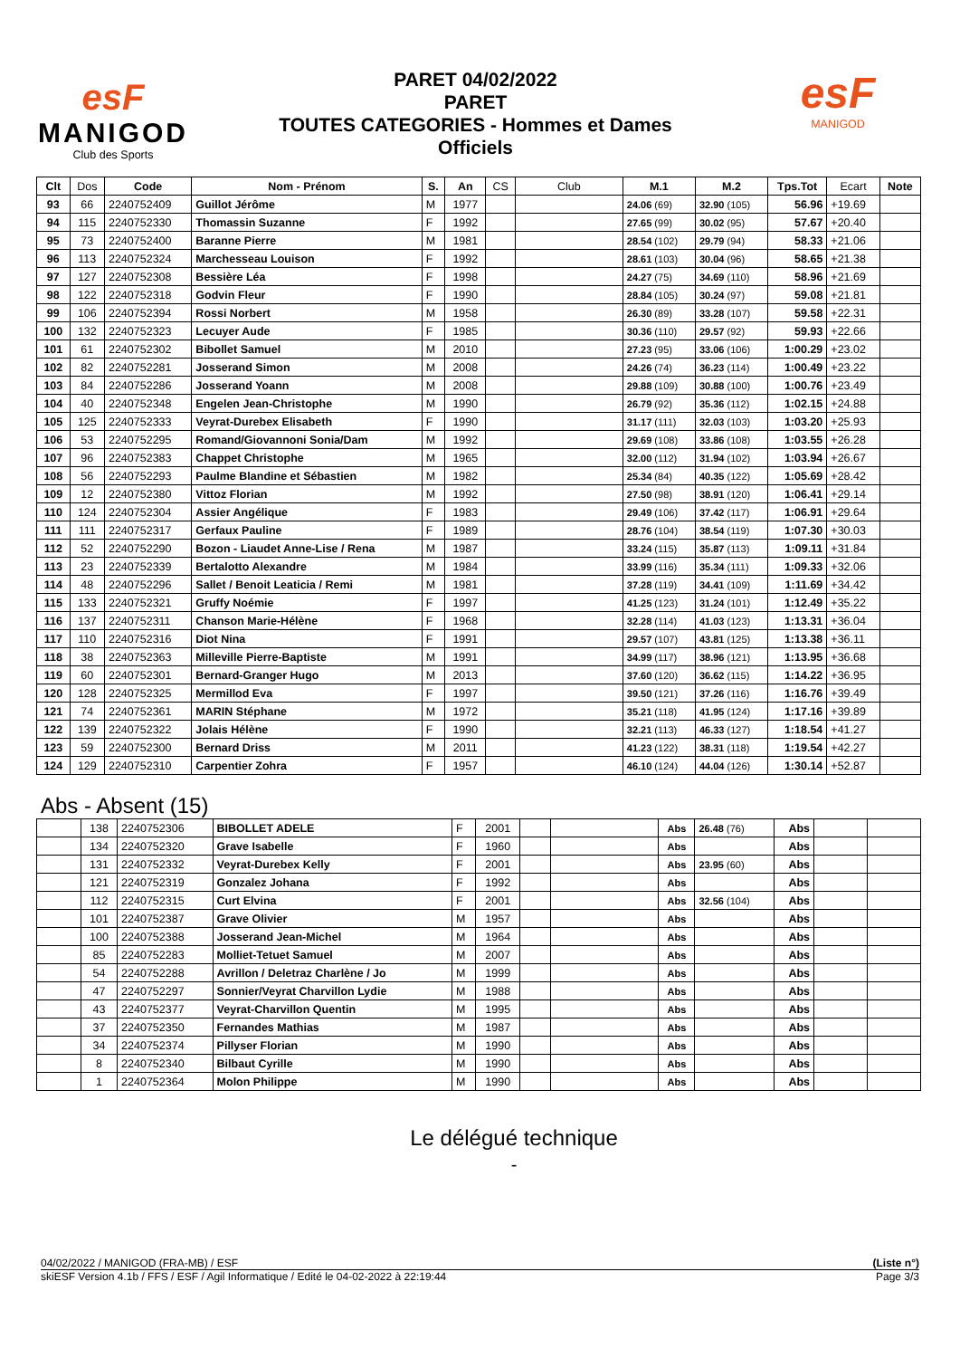esF
MANIGOD
Club des Sports
PARET 04/02/2022
PARET
TOUTES CATEGORIES - Hommes et Dames
Officiels
esF
MANIGOD
| Clt | Dos | Code | Nom - Prénom | S. | An | CS | Club | M.1 | M.2 | Tps.Tot | Ecart | Note |
| --- | --- | --- | --- | --- | --- | --- | --- | --- | --- | --- | --- | --- |
| 93 | 66 | 2240752409 | Guillot Jérôme | M | 1977 | | | 24.06 (69) | 32.90 (105) | 56.96 | +19.69 | |
| 94 | 115 | 2240752330 | Thomassin Suzanne | F | 1992 | | | 27.65 (99) | 30.02 (95) | 57.67 | +20.40 | |
| 95 | 73 | 2240752400 | Baranne Pierre | M | 1981 | | | 28.54 (102) | 29.79 (94) | 58.33 | +21.06 | |
| 96 | 113 | 2240752324 | Marchesseau Louison | F | 1992 | | | 28.61 (103) | 30.04 (96) | 58.65 | +21.38 | |
| 97 | 127 | 2240752308 | Bessière Léa | F | 1998 | | | 24.27 (75) | 34.69 (110) | 58.96 | +21.69 | |
| 98 | 122 | 2240752318 | Godvin Fleur | F | 1990 | | | 28.84 (105) | 30.24 (97) | 59.08 | +21.81 | |
| 99 | 106 | 2240752394 | Rossi Norbert | M | 1958 | | | 26.30 (89) | 33.28 (107) | 59.58 | +22.31 | |
| 100 | 132 | 2240752323 | Lecuyer Aude | F | 1985 | | | 30.36 (110) | 29.57 (92) | 59.93 | +22.66 | |
| 101 | 61 | 2240752302 | Bibollet Samuel | M | 2010 | | | 27.23 (95) | 33.06 (106) | 1:00.29 | +23.02 | |
| 102 | 82 | 2240752281 | Josserand Simon | M | 2008 | | | 24.26 (74) | 36.23 (114) | 1:00.49 | +23.22 | |
| 103 | 84 | 2240752286 | Josserand Yoann | M | 2008 | | | 29.88 (109) | 30.88 (100) | 1:00.76 | +23.49 | |
| 104 | 40 | 2240752348 | Engelen Jean-Christophe | M | 1990 | | | 26.79 (92) | 35.36 (112) | 1:02.15 | +24.88 | |
| 105 | 125 | 2240752333 | Veyrat-Durebex Elisabeth | F | 1990 | | | 31.17 (111) | 32.03 (103) | 1:03.20 | +25.93 | |
| 106 | 53 | 2240752295 | Romand/Giovannoni Sonia/Dam | M | 1992 | | | 29.69 (108) | 33.86 (108) | 1:03.55 | +26.28 | |
| 107 | 96 | 2240752383 | Chappet Christophe | M | 1965 | | | 32.00 (112) | 31.94 (102) | 1:03.94 | +26.67 | |
| 108 | 56 | 2240752293 | Paulme Blandine et Sébastien | M | 1982 | | | 25.34 (84) | 40.35 (122) | 1:05.69 | +28.42 | |
| 109 | 12 | 2240752380 | Vittoz Florian | M | 1992 | | | 27.50 (98) | 38.91 (120) | 1:06.41 | +29.14 | |
| 110 | 124 | 2240752304 | Assier Angélique | F | 1983 | | | 29.49 (106) | 37.42 (117) | 1:06.91 | +29.64 | |
| 111 | 111 | 2240752317 | Gerfaux Pauline | F | 1989 | | | 28.76 (104) | 38.54 (119) | 1:07.30 | +30.03 | |
| 112 | 52 | 2240752290 | Bozon - Liaudet Anne-Lise / Rena | M | 1987 | | | 33.24 (115) | 35.87 (113) | 1:09.11 | +31.84 | |
| 113 | 23 | 2240752339 | Bertalotto Alexandre | M | 1984 | | | 33.99 (116) | 35.34 (111) | 1:09.33 | +32.06 | |
| 114 | 48 | 2240752296 | Sallet / Benoit Leaticia / Remi | M | 1981 | | | 37.28 (119) | 34.41 (109) | 1:11.69 | +34.42 | |
| 115 | 133 | 2240752321 | Gruffy Noémie | F | 1997 | | | 41.25 (123) | 31.24 (101) | 1:12.49 | +35.22 | |
| 116 | 137 | 2240752311 | Chanson Marie-Hélène | F | 1968 | | | 32.28 (114) | 41.03 (123) | 1:13.31 | +36.04 | |
| 117 | 110 | 2240752316 | Diot Nina | F | 1991 | | | 29.57 (107) | 43.81 (125) | 1:13.38 | +36.11 | |
| 118 | 38 | 2240752363 | Milleville Pierre-Baptiste | M | 1991 | | | 34.99 (117) | 38.96 (121) | 1:13.95 | +36.68 | |
| 119 | 60 | 2240752301 | Bernard-Granger Hugo | M | 2013 | | | 37.60 (120) | 36.62 (115) | 1:14.22 | +36.95 | |
| 120 | 128 | 2240752325 | Mermillod Eva | F | 1997 | | | 39.50 (121) | 37.26 (116) | 1:16.76 | +39.49 | |
| 121 | 74 | 2240752361 | MARIN Stéphane | M | 1972 | | | 35.21 (118) | 41.95 (124) | 1:17.16 | +39.89 | |
| 122 | 139 | 2240752322 | Jolais Hélène | F | 1990 | | | 32.21 (113) | 46.33 (127) | 1:18.54 | +41.27 | |
| 123 | 59 | 2240752300 | Bernard Driss | M | 2011 | | | 41.23 (122) | 38.31 (118) | 1:19.54 | +42.27 | |
| 124 | 129 | 2240752310 | Carpentier Zohra | F | 1957 | | | 46.10 (124) | 44.04 (126) | 1:30.14 | +52.87 | |
Abs - Absent (15)
| | 138 | 2240752306 | BIBOLLET ADELE | F | 2001 | | | Abs | 26.48 (76) | Abs | | |
| | 134 | 2240752320 | Grave Isabelle | F | 1960 | | | Abs | | Abs | | |
| | 131 | 2240752332 | Veyrat-Durebex Kelly | F | 2001 | | | Abs | 23.95 (60) | Abs | | |
| | 121 | 2240752319 | Gonzalez Johana | F | 1992 | | | Abs | | Abs | | |
| | 112 | 2240752315 | Curt Elvina | F | 2001 | | | Abs | 32.56 (104) | Abs | | |
| | 101 | 2240752387 | Grave Olivier | M | 1957 | | | Abs | | Abs | | |
| | 100 | 2240752388 | Josserand Jean-Michel | M | 1964 | | | Abs | | Abs | | |
| | 85 | 2240752283 | Molliet-Tetuet Samuel | M | 2007 | | | Abs | | Abs | | |
| | 54 | 2240752288 | Avrillon / Deletraz Charlène / Jo | M | 1999 | | | Abs | | Abs | | |
| | 47 | 2240752297 | Sonnier/Veyrat Charvillon Lydie | M | 1988 | | | Abs | | Abs | | |
| | 43 | 2240752377 | Veyrat-Charvillon Quentin | M | 1995 | | | Abs | | Abs | | |
| | 37 | 2240752350 | Fernandes Mathias | M | 1987 | | | Abs | | Abs | | |
| | 34 | 2240752374 | Pillyser Florian | M | 1990 | | | Abs | | Abs | | |
| | 8 | 2240752340 | Bilbaut Cyrille | M | 1990 | | | Abs | | Abs | | |
| | 1 | 2240752364 | Molon Philippe | M | 1990 | | | Abs | | Abs | | |
Le délégué technique
-
04/02/2022 / MANIGOD (FRA-MB) / ESF (Liste n°)
skiESF Version 4.1b / FFS / ESF / Agil Informatique / Edité le 04-02-2022 à 22:19:44 Page 3/3